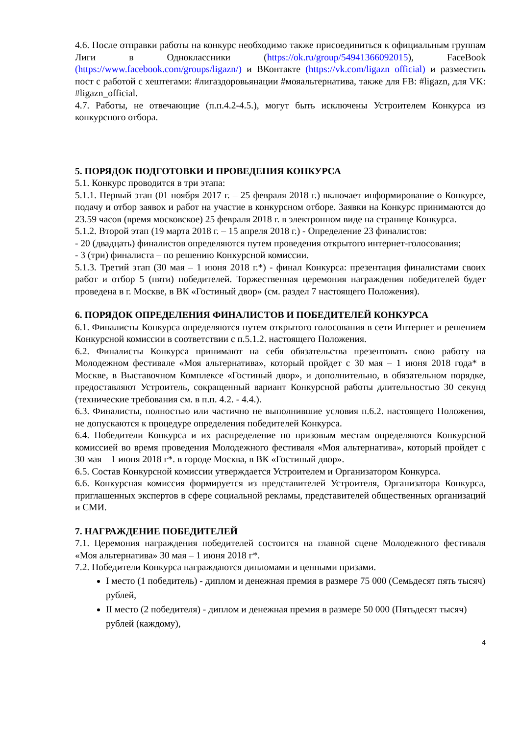4.6. После отправки работы на конкурс необходимо также присоединиться к официальным группам Лиги в Одноклассники (https://ok.ru/group/54941366092015), FaceBook (https://www.facebook.com/groups/ligazn/) и ВКонтакте (https://vk.com/ligazn official) и разместить пост с работой с хештегами: #лигаздоровьянации #мояальтернатива, также для FB: #ligazn, для VK: #ligazn_official.
4.7. Работы, не отвечающие (п.п.4.2-4.5.), могут быть исключены Устроителем Конкурса из конкурсного отбора.
5. ПОРЯДОК ПОДГОТОВКИ И ПРОВЕДЕНИЯ КОНКУРСА
5.1. Конкурс проводится в три этапа:
5.1.1. Первый этап (01 ноября 2017 г. – 25 февраля 2018 г.) включает информирование о Конкурсе, подачу и отбор заявок и работ на участие в конкурсном отборе. Заявки на Конкурс принимаются до 23.59 часов (время московское) 25 февраля 2018 г. в электронном виде на странице Конкурса.
5.1.2. Второй этап (19 марта 2018 г. – 15 апреля 2018 г.) - Определение 23 финалистов:
- 20 (двадцать) финалистов определяются путем проведения открытого интернет-голосования;
- 3 (три) финалиста – по решению Конкурсной комиссии.
5.1.3. Третий этап (30 мая – 1 июня 2018 г.*) - финал Конкурса: презентация финалистами своих работ и отбор 5 (пяти) победителей. Торжественная церемония награждения победителей будет проведена в г. Москве, в ВК «Гостиный двор» (см. раздел 7 настоящего Положения).
6. ПОРЯДОК ОПРЕДЕЛЕНИЯ ФИНАЛИСТОВ И ПОБЕДИТЕЛЕЙ КОНКУРСА
6.1. Финалисты Конкурса определяются путем открытого голосования в сети Интернет и решением Конкурсной комиссии в соответствии с п.5.1.2. настоящего Положения.
6.2. Финалисты Конкурса принимают на себя обязательства презентовать свою работу на Молодежном фестивале «Моя альтернатива», который пройдет с 30 мая – 1 июня 2018 года* в Москве, в Выставочном Комплексе «Гостиный двор», и дополнительно, в обязательном порядке, предоставляют Устроитель, сокращенный вариант Конкурсной работы длительностью 30 секунд (технические требования см. в п.п. 4.2. - 4.4.).
6.3. Финалисты, полностью или частично не выполнившие условия п.6.2. настоящего Положения, не допускаются к процедуре определения победителей Конкурса.
6.4. Победители Конкурса и их распределение по призовым местам определяются Конкурсной комиссией во время проведения Молодежного фестиваля «Моя альтернатива», который пройдет с 30 мая – 1 июня 2018 г*. в городе Москва, в ВК «Гостиный двор».
6.5. Состав Конкурсной комиссии утверждается Устроителем и Организатором Конкурса.
6.6. Конкурсная комиссия формируется из представителей Устроителя, Организатора Конкурса, приглашенных экспертов в сфере социальной рекламы, представителей общественных организаций и СМИ.
7. НАГРАЖДЕНИЕ ПОБЕДИТЕЛЕЙ
7.1. Церемония награждения победителей состоится на главной сцене Молодежного фестиваля «Моя альтернатива» 30 мая – 1 июня 2018 г*.
7.2. Победители Конкурса награждаются дипломами и ценными призами.
I место (1 победитель) - диплом и денежная премия в размере 75 000 (Семьдесят пять тысяч) рублей,
II место (2 победителя) - диплом и денежная премия в размере 50 000 (Пятьдесят тысяч) рублей (каждому),
4